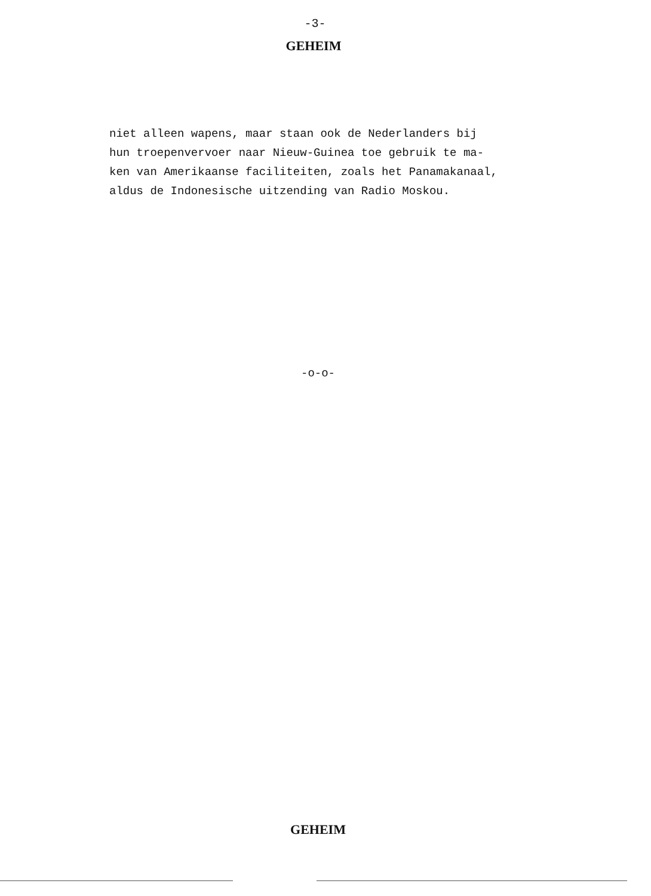-3-
GEHEIM
niet alleen wapens, maar staan ook de Nederlanders bij hun troepenvervoer naar Nieuw-Guinea toe gebruik te ma- ken van Amerikaanse faciliteiten, zoals het Panamakanaal, aldus de Indonesische uitzending van Radio Moskou.
-o-o-
GEHEIM